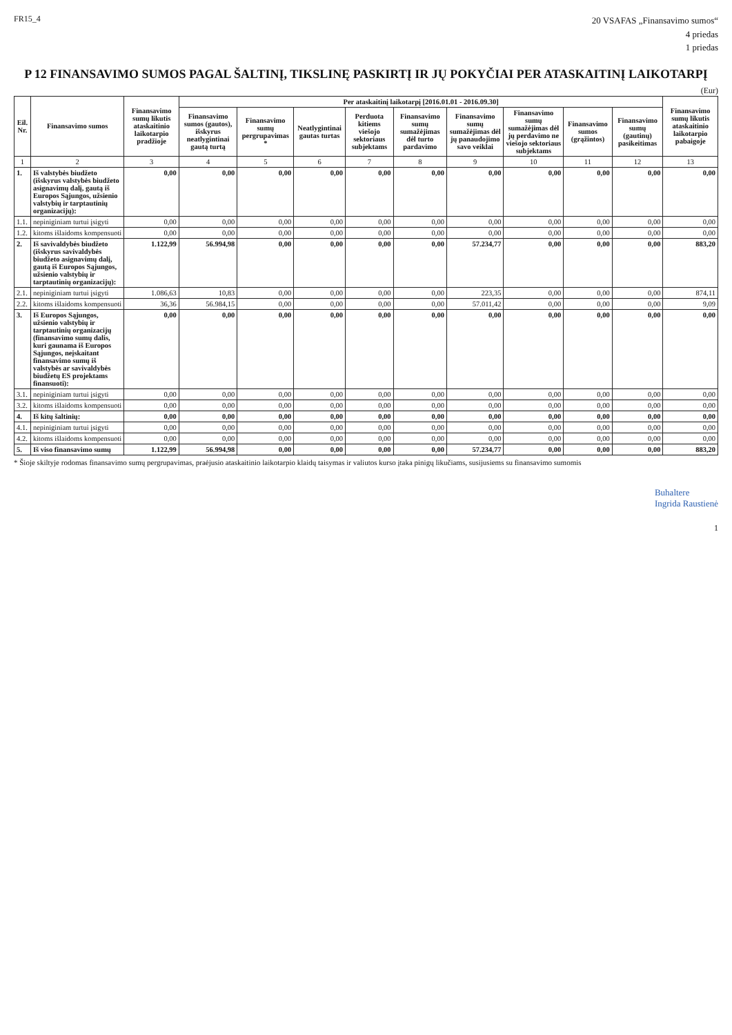FR15_4
20 VSAFAS „Finansavimo sumos“
4 priedas
1 priedas
P 12 FINANSAVIMO SUMOS PAGAL ŠALTINĮ, TIKSLINĘ PASKIRTĮ IR JŲ POKYČIAI PER ATASKAITINĮ LAIKOTARPĮ
(Eur)
| Eil. Nr. | Finansavimo sumos | Finansavimo sumų likutis ataskaitinio laikotarpio pradžioje | Per ataskaitinį laikotarpį [2016.01.01 - 2016.09.30] | | | | | | | | | Finansavimo sumų likutis ataskaitinio laikotarpio pabaigoje |
| --- | --- | --- | --- | --- | --- | --- | --- | --- | --- | --- | --- | --- |
| | | | Finansavimo sumos (gautos), išskyrus neatlygintinai gautą turtą | Finansavimo sumų pergrupavimas * | Neatlygintinai gautas turtas | Perduota kitiems viešojo sektoriaus subjektams | Finansavimo sumų sumažėjimas dėl turto pardavimo | Finansavimo sumų sumažėjimas dėl jų panaudojimo savo veiklai | Finansavimo sumų sumažėjimas dėl jų perdavimo ne viešojo sektoriaus subjektams | Finansavimo sumos (grąžintos) | Finansavimo sumų (gautinų) pasikeitimas | |
| 1 | 2 | 3 | 4 | 5 | 6 | 7 | 8 | 9 | 10 | 11 | 12 | 13 |
| 1. | Iš valstybės biudžeto (išskyrus valstybės biudžeto asignavimų dalį, gautą iš Europos Sąjungos, užsienio valstybių ir tarptautinių organizacijų): | 0,00 | 0,00 | 0,00 | 0,00 | 0,00 | 0,00 | 0,00 | 0,00 | 0,00 | 0,00 | 0,00 |
| 1.1. | nepiniginiam turtui įsigyti | 0,00 | 0,00 | 0,00 | 0,00 | 0,00 | 0,00 | 0,00 | 0,00 | 0,00 | 0,00 | 0,00 |
| 1.2. | kitoms išlaidoms kompensuoti | 0,00 | 0,00 | 0,00 | 0,00 | 0,00 | 0,00 | 0,00 | 0,00 | 0,00 | 0,00 | 0,00 |
| 2. | Iš savivaldybės biudžeto (išskyrus savivaldybės biudžeto asignavimų dalį, gautą iš Europos Sąjungos, užsienio valstybių ir tarptautinių organizacijų): | 1.122,99 | 56.994,98 | 0,00 | 0,00 | 0,00 | 0,00 | 57.234,77 | 0,00 | 0,00 | 0,00 | 883,20 |
| 2.1. | nepiniginiam turtui įsigyti | 1.086,63 | 10,83 | 0,00 | 0,00 | 0,00 | 0,00 | 223,35 | 0,00 | 0,00 | 0,00 | 874,11 |
| 2.2. | kitoms išlaidoms kompensuoti | 36,36 | 56.984,15 | 0,00 | 0,00 | 0,00 | 0,00 | 57.011,42 | 0,00 | 0,00 | 0,00 | 9,09 |
| 3. | Iš Europos Sąjungos, užsienio valstybių ir tarptautinių organizacijų (finansavimo sumų dalis, kuri gaunama iš Europos Sąjungos, neįskaitant finansavimo sumų iš valstybės ar savivaldybės biudžetų ES projektams finansuoti): | 0,00 | 0,00 | 0,00 | 0,00 | 0,00 | 0,00 | 0,00 | 0,00 | 0,00 | 0,00 | 0,00 |
| 3.1. | nepiniginiam turtui įsigyti | 0,00 | 0,00 | 0,00 | 0,00 | 0,00 | 0,00 | 0,00 | 0,00 | 0,00 | 0,00 | 0,00 |
| 3.2. | kitoms išlaidoms kompensuoti | 0,00 | 0,00 | 0,00 | 0,00 | 0,00 | 0,00 | 0,00 | 0,00 | 0,00 | 0,00 | 0,00 |
| 4. | Iš kitų šaltinių: | 0,00 | 0,00 | 0,00 | 0,00 | 0,00 | 0,00 | 0,00 | 0,00 | 0,00 | 0,00 | 0,00 |
| 4.1. | nepiniginiam turtui įsigyti | 0,00 | 0,00 | 0,00 | 0,00 | 0,00 | 0,00 | 0,00 | 0,00 | 0,00 | 0,00 | 0,00 |
| 4.2. | kitoms išlaidoms kompensuoti | 0,00 | 0,00 | 0,00 | 0,00 | 0,00 | 0,00 | 0,00 | 0,00 | 0,00 | 0,00 | 0,00 |
| 5. | Iš viso finansavimo sumų | 1.122,99 | 56.994,98 | 0,00 | 0,00 | 0,00 | 0,00 | 57.234,77 | 0,00 | 0,00 | 0,00 | 883,20 |
* Šioje skiltyje rodomas finansavimo sumų pergrupavimas, praėjusio ataskaitinio laikotarpio klaidų taisymas ir valiutos kurso įtaka pinigų likučiams, susijusiems su finansavimo sumomis
Buhaltere
Ingrida Raustienė
1